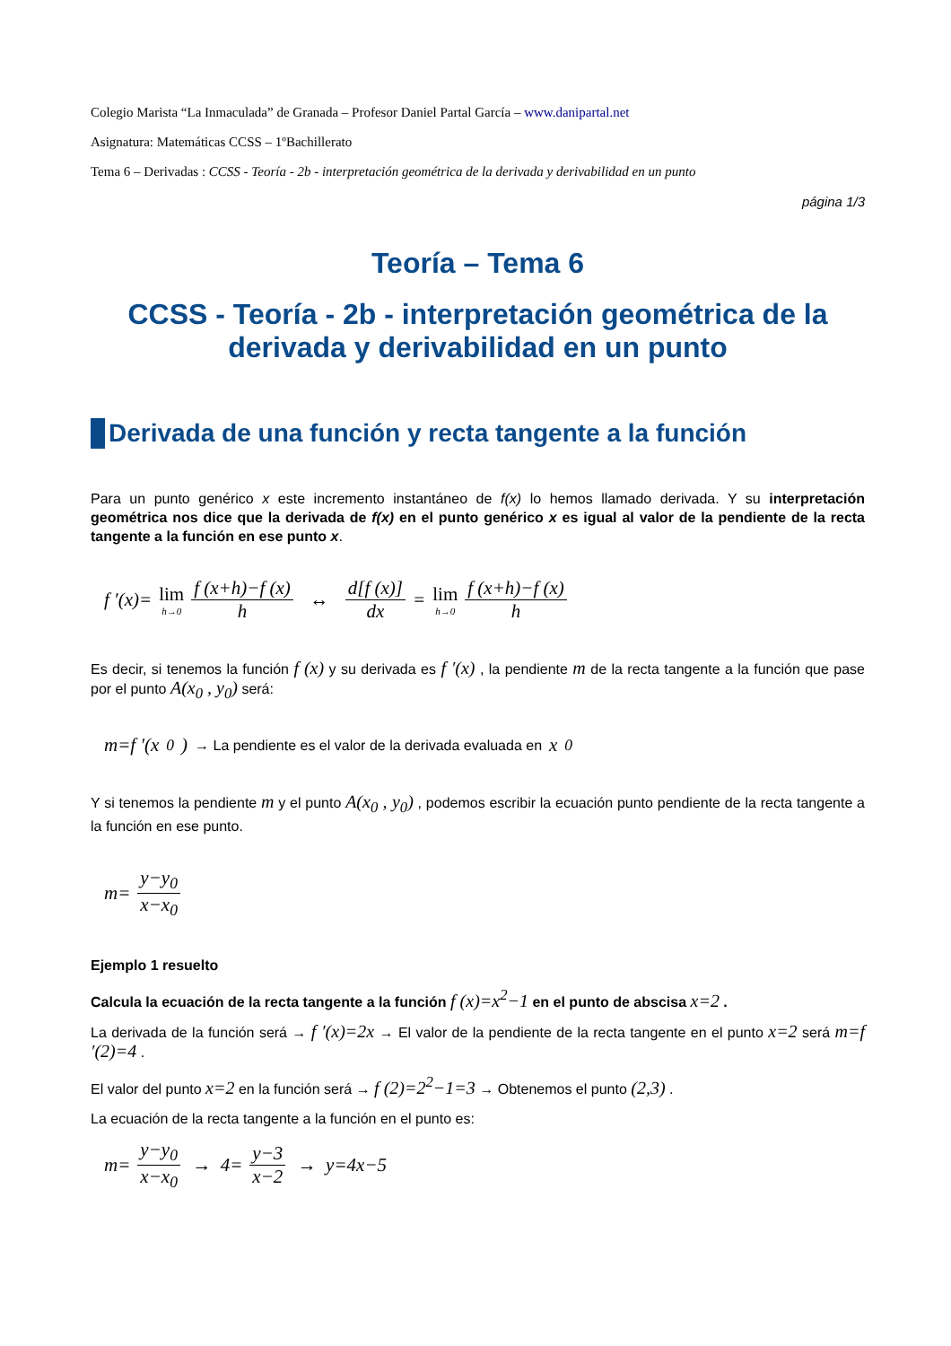Colegio Marista “La Inmaculada” de Granada – Profesor Daniel Partal García – www.danipartal.net
Asignatura: Matemáticas CCSS – 1ºBachillerato
Tema 6 – Derivadas : CCSS - Teoría - 2b - interpretación geométrica de la derivada y derivabilidad en un punto
página 1/3
Teoría – Tema 6
CCSS - Teoría - 2b - interpretación geométrica de la derivada y derivabilidad en un punto
Derivada de una función y recta tangente a la función
Para un punto genérico x este incremento instantáneo de f(x) lo hemos llamado derivada. Y su interpretación geométrica nos dice que la derivada de f(x) en el punto genérico x es igual al valor de la pendiente de la recta tangente a la función en ese punto x.
f ′(x)= lim h→0 f (x+h)−f (x) h ↔ d[f (x)] dx = lim h→0 f (x+h)−f (x) h
Es decir, si tenemos la función f (x) y su derivada es f ′(x) , la pendiente m de la recta tangente a la función que pase por el punto A(x<sub>0</sub> , y<sub>0</sub>) será:
m=f ′(x<sub>0</sub>) → La pendiente es el valor de la derivada evaluada en x<sub>0</sub>
Y si tenemos la pendiente m y el punto A(x<sub>0</sub> , y<sub>0</sub>) , podemos escribir la ecuación punto pendiente de la recta tangente a la función en ese punto.
m= y−y<sub>0</sub> x−x<sub>0</sub>
Ejemplo 1 resuelto
Calcula la ecuación de la recta tangente a la función f (x)=x<sup>2</sup>−1 en el punto de abscisa x=2 .
La derivada de la función será → f ′(x)=2x → El valor de la pendiente de la recta tangente en el punto x=2 será m=f ′(2)=4 .
El valor del punto x=2 en la función será → f (2)=2<sup>2</sup>−1=3 → Obtenemos el punto (2,3) .
La ecuación de la recta tangente a la función en el punto es:
m= y−y<sub>0</sub> x−x<sub>0</sub> → 4= y−3 x−2 → y=4x−5